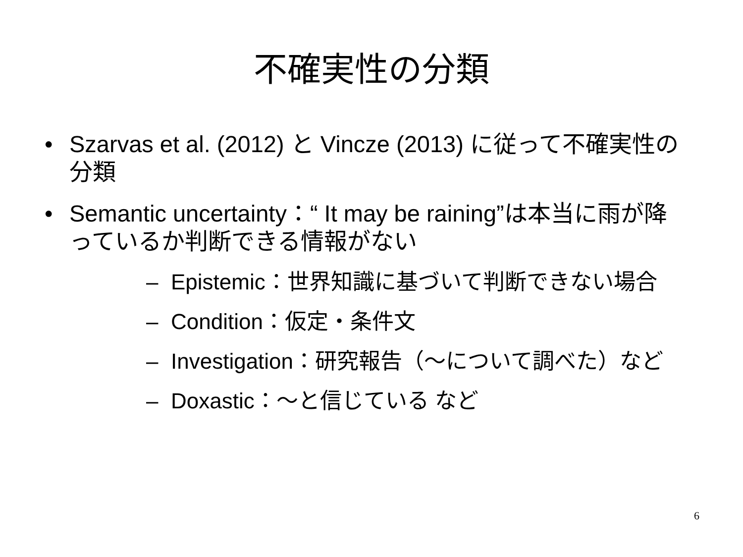不確実性の分類
• Szarvas et al. (2012) と Vincze (2013) に従って不確実性の分類
• Semantic uncertainty：“ It may be raining”は本当に雨が降っているか判断できる情報がない
– Epistemic：世界知識に基づいて判断できない場合
– Condition：仮定・条件文
– Investigation：研究報告（～について調べた）など
– Doxastic：～と信じている など
6